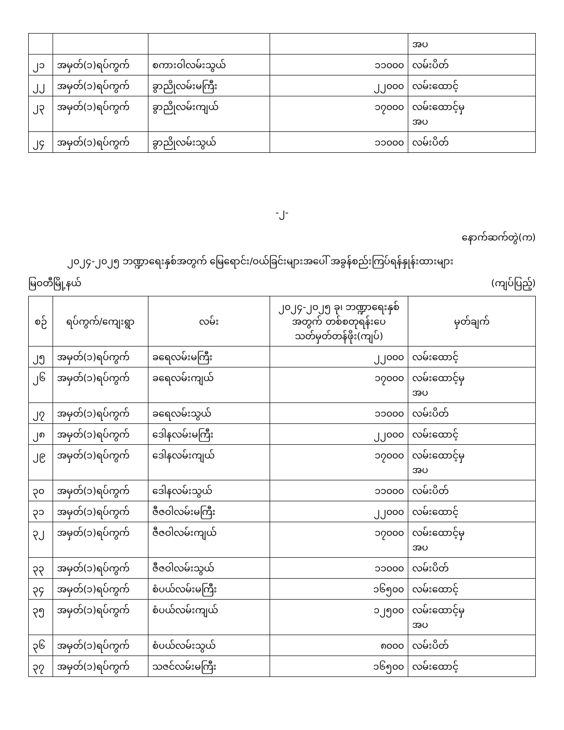| | | | | အပ |
| ၂၁ | အမှတ်(၁)ရပ်ကွက် | စကားဝါလမ်းသွယ် | ၁၁၀၀၀ | လမ်းပိတ် |
| ၂၂ | အမှတ်(၁)ရပ်ကွက် | ခွာညိုလမ်းမကြီး | ၂၂၀၀၀ | လမ်းထောင့် |
| ၂၃ | အမှတ်(၁)ရပ်ကွက် | ခွာညိုလမ်းကျယ် | ၁၇၀၀၀ | လမ်းထောင့်မှ အပ |
| ၂၄ | အမှတ်(၁)ရပ်ကွက် | ခွာညိုလမ်းသွယ် | ၁၁၀၀၀ | လမ်းပိတ် |
-၂-
နောက်ဆက်တွဲ(က)
၂၀၂၄-၂၀၂၅ ဘဏ္ဍာရေးနှစ်အတွက် မြေရောင်း/ဝယ်ခြင်းများအပေါ် အခွန်စည်းကြပ်ရန်နှုန်းထားများ
မြဝတီမြို့နယ် (ကျပ်ပြည့်)
| စဉ် | ရပ်ကွက်/ကျေးရွာ | လမ်း | ၂၀၂၄-၂၀၂၅ ခု၊ ဘဏ္ဍာရေးနှစ် အတွက် တစ်စတုရန်းပေ သတ်မှတ်တန်ဖိုး(ကျပ်) | မှတ်ချက် |
| --- | --- | --- | --- | --- |
| ၂၅ | အမှတ်(၁)ရပ်ကွက် | ခရေလမ်းမကြီး | ၂၂၀၀၀ | လမ်းထောင့် |
| ၂၆ | အမှတ်(၁)ရပ်ကွက် | ခရေလမ်းကျယ် | ၁၇၀၀၀ | လမ်းထောင့်မှ အပ |
| ၂၇ | အမှတ်(၁)ရပ်ကွက် | ခရေလမ်းသွယ် | ၁၁၀၀၀ | လမ်းပိတ် |
| ၂၈ | အမှတ်(၁)ရပ်ကွက် | ဒေါနလမ်းမကြီး | ၂၂၀၀၀ | လမ်းထောင့် |
| ၂၉ | အမှတ်(၁)ရပ်ကွက် | ဒေါနလမ်းကျယ် | ၁၇၀၀၀ | လမ်းထောင့်မှ အပ |
| ၃၀ | အမှတ်(၁)ရပ်ကွက် | ဒေါနလမ်းသွယ် | ၁၁၀၀၀ | လမ်းပိတ် |
| ၃၁ | အမှတ်(၁)ရပ်ကွက် | ဇီဇဝါလမ်းမကြီး | ၂၂၀၀၀ | လမ်းထောင့် |
| ၃၂ | အမှတ်(၁)ရပ်ကွက် | ဇီဇဝါလမ်းကျယ် | ၁၇၀၀၀ | လမ်းထောင့်မှ အပ |
| ၃၃ | အမှတ်(၁)ရပ်ကွက် | ဇီဇဝါလမ်းသွယ် | ၁၁၀၀၀ | လမ်းပိတ် |
| ၃၄ | အမှတ်(၁)ရပ်ကွက် | စံပယ်လမ်းမကြီး | ၁၆၅၀၀ | လမ်းထောင့် |
| ၃၅ | အမှတ်(၁)ရပ်ကွက် | စံပယ်လမ်းကျယ် | ၁၂၅၀၀ | လမ်းထောင့်မှ အပ |
| ၃၆ | အမှတ်(၁)ရပ်ကွက် | စံပယ်လမ်းသွယ် | ၈၀၀၀ | လမ်းပိတ် |
| ၃၇ | အမှတ်(၁)ရပ်ကွက် | သဇင်လမ်းမကြီး | ၁၆၅၀၀ | လမ်းထောင့် |